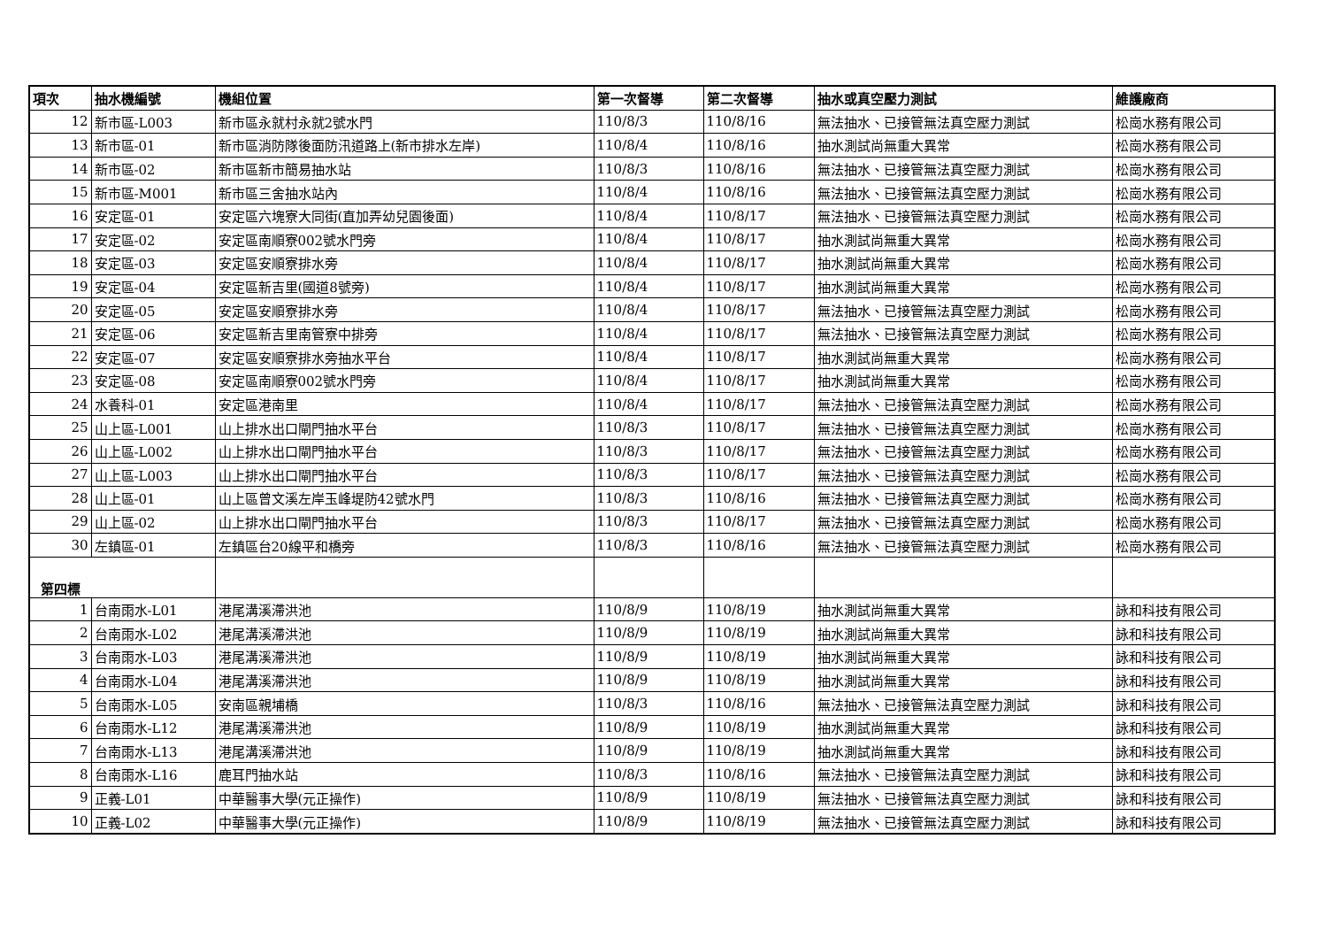| 項次 | 抽水機編號 | 機組位置 | 第一次督導 | 第二次督導 | 抽水或真空壓力測試 | 維護廠商 |
| --- | --- | --- | --- | --- | --- | --- |
| 12 | 新市區-L003 | 新市區永就村永就2號水門 | 110/8/3 | 110/8/16 | 無法抽水、已接管無法真空壓力測試 | 松崗水務有限公司 |
| 13 | 新市區-01 | 新市區消防隊後面防汛道路上(新市排水左岸) | 110/8/4 | 110/8/16 | 抽水測試尚無重大異常 | 松崗水務有限公司 |
| 14 | 新市區-02 | 新市區新市簡易抽水站 | 110/8/3 | 110/8/16 | 無法抽水、已接管無法真空壓力測試 | 松崗水務有限公司 |
| 15 | 新市區-M001 | 新市區三舍抽水站內 | 110/8/4 | 110/8/16 | 無法抽水、已接管無法真空壓力測試 | 松崗水務有限公司 |
| 16 | 安定區-01 | 安定區六塊寮大同街(直加弄幼兒園後面) | 110/8/4 | 110/8/17 | 無法抽水、已接管無法真空壓力測試 | 松崗水務有限公司 |
| 17 | 安定區-02 | 安定區南順寮002號水門旁 | 110/8/4 | 110/8/17 | 抽水測試尚無重大異常 | 松崗水務有限公司 |
| 18 | 安定區-03 | 安定區安順寮排水旁 | 110/8/4 | 110/8/17 | 抽水測試尚無重大異常 | 松崗水務有限公司 |
| 19 | 安定區-04 | 安定區新吉里(國道8號旁) | 110/8/4 | 110/8/17 | 抽水測試尚無重大異常 | 松崗水務有限公司 |
| 20 | 安定區-05 | 安定區安順寮排水旁 | 110/8/4 | 110/8/17 | 無法抽水、已接管無法真空壓力測試 | 松崗水務有限公司 |
| 21 | 安定區-06 | 安定區新吉里南管寮中排旁 | 110/8/4 | 110/8/17 | 無法抽水、已接管無法真空壓力測試 | 松崗水務有限公司 |
| 22 | 安定區-07 | 安定區安順寮排水旁抽水平台 | 110/8/4 | 110/8/17 | 抽水測試尚無重大異常 | 松崗水務有限公司 |
| 23 | 安定區-08 | 安定區南順寮002號水門旁 | 110/8/4 | 110/8/17 | 抽水測試尚無重大異常 | 松崗水務有限公司 |
| 24 | 水養科-01 | 安定區港南里 | 110/8/4 | 110/8/17 | 無法抽水、已接管無法真空壓力測試 | 松崗水務有限公司 |
| 25 | 山上區-L001 | 山上排水出口閘門抽水平台 | 110/8/3 | 110/8/17 | 無法抽水、已接管無法真空壓力測試 | 松崗水務有限公司 |
| 26 | 山上區-L002 | 山上排水出口閘門抽水平台 | 110/8/3 | 110/8/17 | 無法抽水、已接管無法真空壓力測試 | 松崗水務有限公司 |
| 27 | 山上區-L003 | 山上排水出口閘門抽水平台 | 110/8/3 | 110/8/17 | 無法抽水、已接管無法真空壓力測試 | 松崗水務有限公司 |
| 28 | 山上區-01 | 山上區曾文溪左岸玉峰堤防42號水門 | 110/8/3 | 110/8/16 | 無法抽水、已接管無法真空壓力測試 | 松崗水務有限公司 |
| 29 | 山上區-02 | 山上排水出口閘門抽水平台 | 110/8/3 | 110/8/17 | 無法抽水、已接管無法真空壓力測試 | 松崗水務有限公司 |
| 30 | 左鎮區-01 | 左鎮區台20線平和橋旁 | 110/8/3 | 110/8/16 | 無法抽水、已接管無法真空壓力測試 | 松崗水務有限公司 |
| 第四標 | | | | | | |
| 1 | 台南雨水-L01 | 港尾溝溪滯洪池 | 110/8/9 | 110/8/19 | 抽水測試尚無重大異常 | 詠和科技有限公司 |
| 2 | 台南雨水-L02 | 港尾溝溪滯洪池 | 110/8/9 | 110/8/19 | 抽水測試尚無重大異常 | 詠和科技有限公司 |
| 3 | 台南雨水-L03 | 港尾溝溪滯洪池 | 110/8/9 | 110/8/19 | 抽水測試尚無重大異常 | 詠和科技有限公司 |
| 4 | 台南雨水-L04 | 港尾溝溪滯洪池 | 110/8/9 | 110/8/19 | 抽水測試尚無重大異常 | 詠和科技有限公司 |
| 5 | 台南雨水-L05 | 安南區親埔橋 | 110/8/3 | 110/8/16 | 無法抽水、已接管無法真空壓力測試 | 詠和科技有限公司 |
| 6 | 台南雨水-L12 | 港尾溝溪滯洪池 | 110/8/9 | 110/8/19 | 抽水測試尚無重大異常 | 詠和科技有限公司 |
| 7 | 台南雨水-L13 | 港尾溝溪滯洪池 | 110/8/9 | 110/8/19 | 抽水測試尚無重大異常 | 詠和科技有限公司 |
| 8 | 台南雨水-L16 | 鹿耳門抽水站 | 110/8/3 | 110/8/16 | 無法抽水、已接管無法真空壓力測試 | 詠和科技有限公司 |
| 9 | 正義-L01 | 中華醫事大學(元正操作) | 110/8/9 | 110/8/19 | 無法抽水、已接管無法真空壓力測試 | 詠和科技有限公司 |
| 10 | 正義-L02 | 中華醫事大學(元正操作) | 110/8/9 | 110/8/19 | 無法抽水、已接管無法真空壓力測試 | 詠和科技有限公司 |